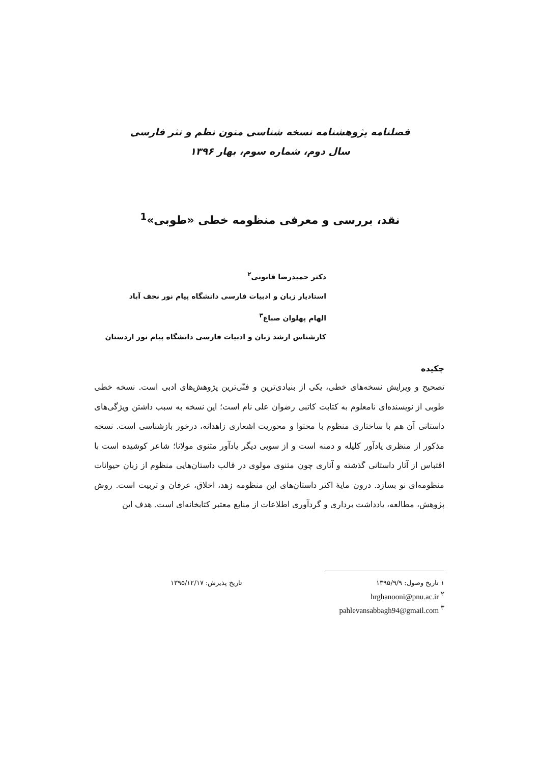فصلنامه پژوهشنامه نسخه شناسی متون نظم و نثر فارسی
سال دوم، شماره سوم، بهار ۱۳۹۶
نقد، بررسی و معرفی منظومه خطی «طوبی»<sup>1</sup>
دکتر حمیدرضا قانونی<sup>۲</sup>
استادیار زبان و ادبیات فارسی دانشگاه پیام نور نجف آباد
الهام پهلوان صباغ<sup>۳</sup>
کارشناس ارشد زبان و ادبیات فارسی دانشگاه پیام نور اردستان
چکیده
تصحیح و ویرایش نسخه‌های خطی، یکی از بنیادی‌ترین و فنّی‌ترین پژوهش‌های ادبی است. نسخه خطی طوبی از نویسنده‌ای نامعلوم به کتابت کاتبی رضوان علی نام است؛ این نسخه به سبب داشتن ویژگی‌های داستانی آن هم با ساختاری منظوم با محتوا و محوریت اشعاری زاهدانه، درخور بازشناسی است. نسخه مذکور از منظری یادآور کلیله و دمنه است و از سویی دیگر یادآور مثنوی مولانا؛ شاعر کوشیده است با اقتباس از آثار داستانی گذشته و آثاری چون مثنوی مولوی در قالب داستان‌هایی منظوم از زبان حیوانات منظومه‌ای نو بسازد. درون مایهٔ اکثر داستان‌های این منظومه زهد، اخلاق، عرفان و تربیت است. روش پژوهش، مطالعه، یادداشت برداری و گردآوری اطلاعات از منابع معتبر کتابخانه‌ای است. هدف این
۱ تاریخ وصول: ۱۳۹۵/۹/۹ تاریخ پذیرش: ۱۳۹۵/۱۲/۱۷
hrghanooni@pnu.ac.ir <sup>۲</sup>
pahlevansabbagh94@gmail.com <sup>۳</sup>